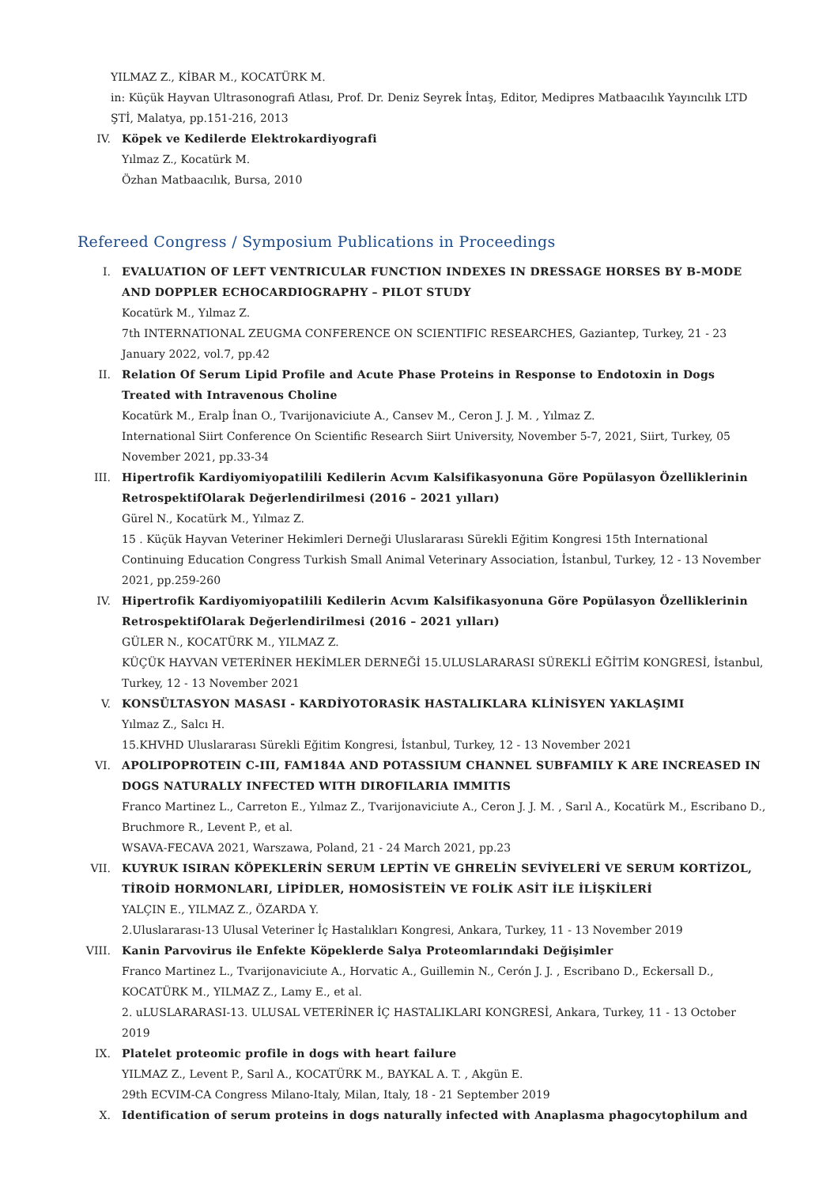YILMAZ Z., KİBAR M., KOCATÜRK M.
in: Küçük Hayvan Ultrasonografi Atlası, Prof. Dr. Deniz Seyrek İntaş, Editor, Medipres Matbaacılık Yayıncılık LTD ŞTİ, Malatya, pp.151-216, 2013
IV. Köpek ve Kedilerde Elektrokardiyografi
Yılmaz Z., Kocatürk M.
Özhan Matbaacılık, Bursa, 2010
Refereed Congress / Symposium Publications in Proceedings
I. EVALUATION OF LEFT VENTRICULAR FUNCTION INDEXES IN DRESSAGE HORSES BY B-MODE AND DOPPLER ECHOCARDIOGRAPHY – PILOT STUDY
Kocatürk M., Yılmaz Z.
7th INTERNATIONAL ZEUGMA CONFERENCE ON SCIENTIFIC RESEARCHES, Gaziantep, Turkey, 21 - 23 January 2022, vol.7, pp.42
II. Relation Of Serum Lipid Profile and Acute Phase Proteins in Response to Endotoxin in Dogs Treated with Intravenous Choline
Kocatürk M., Eralp İnan O., Tvarijonaviciute A., Cansev M., Ceron J. J. M. , Yılmaz Z.
International Siirt Conference On Scientific Research Siirt University, November 5-7, 2021, Siirt, Turkey, 05 November 2021, pp.33-34
III. Hipertrofik Kardiyomiyopatilili Kedilerin Acvım Kalsifikasyonuna Göre Popülasyon Özelliklerinin RetrospektifOlarak Değerlendirilmesi (2016 – 2021 yılları)
Gürel N., Kocatürk M., Yılmaz Z.
15 . Küçük Hayvan Veteriner Hekimleri Derneği Uluslararası Sürekli Eğitim Kongresi 15th International Continuing Education Congress Turkish Small Animal Veterinary Association, İstanbul, Turkey, 12 - 13 November 2021, pp.259-260
IV. Hipertrofik Kardiyomiyopatilili Kedilerin Acvım Kalsifikasyonuna Göre Popülasyon Özelliklerinin RetrospektifOlarak Değerlendirilmesi (2016 – 2021 yılları)
GÜLER N., KOCATÜRK M., YILMAZ Z.
KÜÇÜK HAYVAN VETERİNER HEKİMLER DERNEĞİ 15.ULUSLARARASI SÜREKLİ EĞİTİM KONGRESİ, İstanbul, Turkey, 12 - 13 November 2021
V. KONSÜLTASYON MASASI - KARDİYOTORASİK HASTALIKLARA KLİNİSYEN YAKLAŞIMI
Yılmaz Z., Salcı H.
15.KHVHD Uluslararası Sürekli Eğitim Kongresi, İstanbul, Turkey, 12 - 13 November 2021
VI. APOLIPOPROTEIN C-III, FAM184A AND POTASSIUM CHANNEL SUBFAMILY K ARE INCREASED IN DOGS NATURALLY INFECTED WITH DIROFILARIA IMMITIS
Franco Martinez L., Carreton E., Yılmaz Z., Tvarijonaviciute A., Ceron J. J. M. , Sarıl A., Kocatürk M., Escribano D., Bruchmore R., Levent P., et al.
WSAVA-FECAVA 2021, Warszawa, Poland, 21 - 24 March 2021, pp.23
VII. KUYRUK ISIRAN KÖPEKLERİN SERUM LEPTİN VE GHRELİN SEVİYELERİ VE SERUM KORTİZOL, TİROİD HORMONLARI, LİPİDLER, HOMOSİSTEİN VE FOLİK ASİT İLE İLİŞKİLERİ
YALÇIN E., YILMAZ Z., ÖZARDA Y.
2.Uluslararası-13 Ulusal Veteriner İç Hastalıkları Kongresi, Ankara, Turkey, 11 - 13 November 2019
VIII. Kanin Parvovirus ile Enfekte Köpeklerde Salya Proteomlarındaki Değişimler
Franco Martinez L., Tvarijonaviciute A., Horvatic A., Guillemin N., Cerón J. J. , Escribano D., Eckersall D., KOCATÜRK M., YILMAZ Z., Lamy E., et al.
2. uLUSLARARASI-13. ULUSAL VETERİNER İÇ HASTALIKLARI KONGRESİ, Ankara, Turkey, 11 - 13 October 2019
IX. Platelet proteomic profile in dogs with heart failure
YILMAZ Z., Levent P., Sarıl A., KOCATÜRK M., BAYKAL A. T. , Akgün E.
29th ECVIM-CA Congress Milano-Italy, Milan, Italy, 18 - 21 September 2019
X. Identification of serum proteins in dogs naturally infected with Anaplasma phagocytophilum and